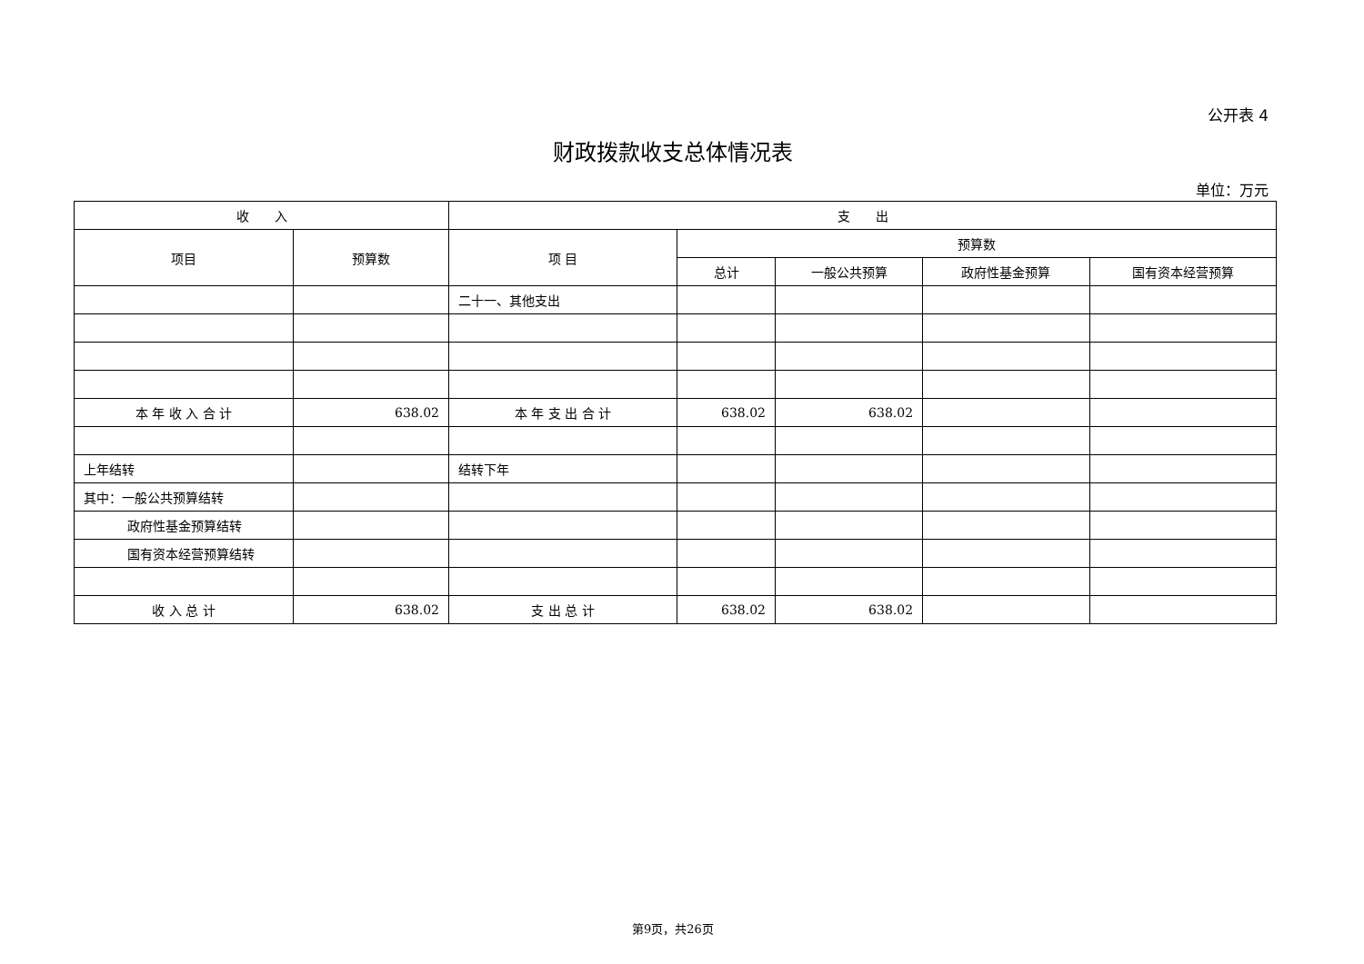公开表 4
财政拨款收支总体情况表
单位：万元
| 收 入 | | 支 出 | | | | |
| --- | --- | --- | --- | --- | --- | --- |
| 项目 | 预算数 | 项 目 | 预算数 | | | |
| | | | 总计 | 一般公共预算 | 政府性基金预算 | 国有资本经营预算 |
| | | 二十一、其他支出 | | | | |
| 本 年 收 入 合 计 | 638.02 | 本 年 支 出 合 计 | 638.02 | 638.02 | | |
| 上年结转 | | 结转下年 | | | | |
| 其中：一般公共预算结转 | | | | | | |
| 政府性基金预算结转 | | | | | | |
| 国有资本经营预算结转 | | | | | | |
| 收 入 总 计 | 638.02 | 支 出 总 计 | 638.02 | 638.02 | | |
第9页，共26页